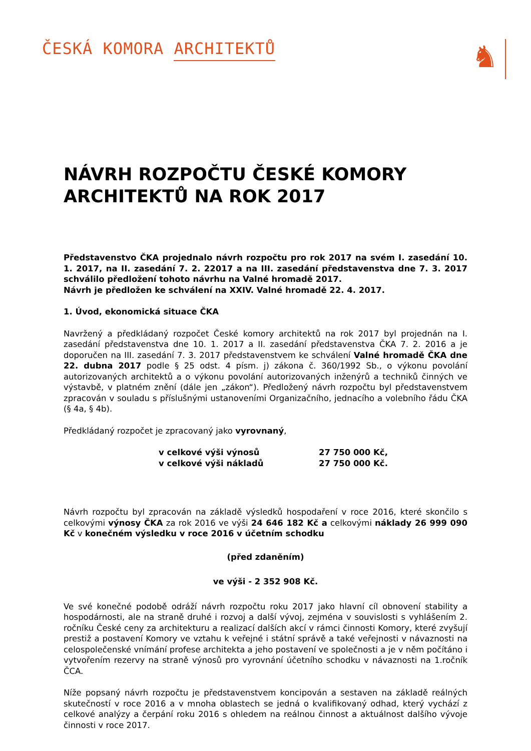ČESKÁ KOMORA ARCHITEKTŮ
♞
NÁVRH ROZPOČTU ČESKÉ KOMORY ARCHITEKTŮ NA ROK 2017
Představenstvo ČKA projednalo návrh rozpočtu pro rok 2017 na svém I. zasedání 10. 1. 2017, na II. zasedání 7. 2. 22017 a na III. zasedání představenstva dne 7. 3. 2017 schválilo předložení tohoto návrhu na Valné hromadě 2017.
Návrh je předložen ke schválení na XXIV. Valné hromadě 22. 4. 2017.
1. Úvod, ekonomická situace ČKA
Navržený a předkládaný rozpočet České komory architektů na rok 2017 byl projednán na I. zasedání představenstva dne 10. 1. 2017 a II. zasedání představenstva ČKA 7. 2. 2016 a je doporučen na III. zasedání 7. 3. 2017 představenstvem ke schválení Valné hromadě ČKA dne 22. dubna 2017 podle § 25 odst. 4 písm. j) zákona č. 360/1992 Sb., o výkonu povolání autorizovaných architektů a o výkonu povolání autorizovaných inženýrů a techniků činných ve výstavbě, v platném znění (dále jen „zákon“). Předložený návrh rozpočtu byl představenstvem zpracován v souladu s příslušnými ustanoveními Organizačního, jednacího a volebního řádu ČKA (§ 4a, § 4b).
Předkládaný rozpočet je zpracovaný jako vyrovnaný,
v celkové výši výnosů
27 750 000 Kč,
v celkové výši nákladů
27 750 000 Kč.
Návrh rozpočtu byl zpracován na základě výsledků hospodaření v roce 2016, které skončilo s celkovými výnosy ČKA za rok 2016 ve výši 24 646 182 Kč a celkovými náklady 26 999 090 Kč v konečném výsledku v roce 2016 v účetním schodku
(před zdaněním)
ve výši - 2 352 908 Kč.
Ve své konečné podobě odráží návrh rozpočtu roku 2017 jako hlavní cíl obnovení stability a hospodárnosti, ale na straně druhé i rozvoj a další vývoj, zejména v souvislosti s vyhlášením 2. ročníku České ceny za architekturu a realizací dalších akcí v rámci činnosti Komory, které zvyšují prestiž a postavení Komory ve vztahu k veřejné i státní správě a také veřejnosti v návaznosti na celospolečenské vnímání profese architekta a jeho postavení ve společnosti a je v něm počítáno i vytvořením rezervy na straně výnosů pro vyrovnání účetního schodku v návaznosti na 1.ročník ČCA.
Níže popsaný návrh rozpočtu je představenstvem koncipován a sestaven na základě reálných skutečností v roce 2016 a v mnoha oblastech se jedná o kvalifikovaný odhad, který vychází z celkové analýzy a čerpání roku 2016 s ohledem na reálnou činnost a aktuálnost dalšího vývoje činnosti v roce 2017.